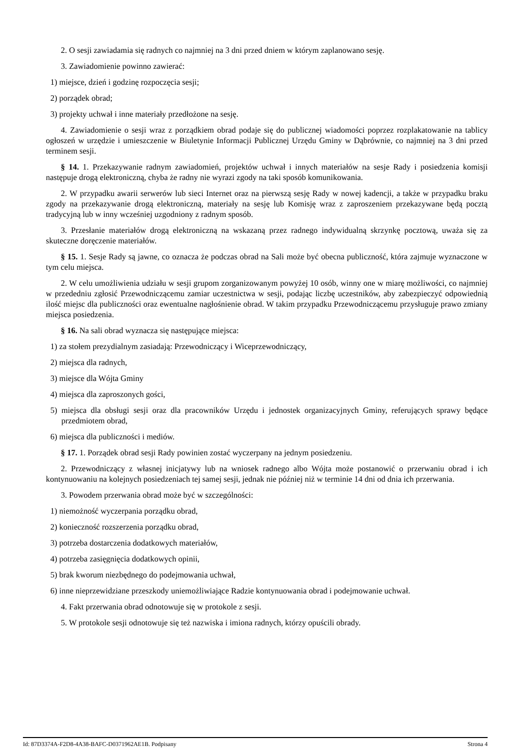2. O sesji zawiadamia się radnych co najmniej na 3 dni przed dniem w którym zaplanowano sesję.
3. Zawiadomienie powinno zawierać:
1) miejsce, dzień i godzinę rozpoczęcia sesji;
2) porządek obrad;
3) projekty uchwał i inne materiały przedłożone na sesję.
4. Zawiadomienie o sesji wraz z porządkiem obrad podaje się do publicznej wiadomości poprzez rozplakatowanie na tablicy ogłoszeń w urzędzie i umieszczenie w Biuletynie Informacji Publicznej Urzędu Gminy w Dąbrównie, co najmniej na 3 dni przed terminem sesji.
§ 14. 1. Przekazywanie radnym zawiadomień, projektów uchwał i innych materiałów na sesje Rady i posiedzenia komisji następuje drogą elektroniczną, chyba że radny nie wyrazi zgody na taki sposób komunikowania.
2. W przypadku awarii serwerów lub sieci Internet oraz na pierwszą sesję Rady w nowej kadencji, a także w przypadku braku zgody na przekazywanie drogą elektroniczną, materiały na sesję lub Komisję wraz z zaproszeniem przekazywane będą pocztą tradycyjną lub w inny wcześniej uzgodniony z radnym sposób.
3. Przesłanie materiałów drogą elektroniczną na wskazaną przez radnego indywidualną skrzynkę pocztową, uważa się za skuteczne doręczenie materiałów.
§ 15. 1. Sesje Rady są jawne, co oznacza że podczas obrad na Sali może być obecna publiczność, która zajmuje wyznaczone w tym celu miejsca.
2. W celu umożliwienia udziału w sesji grupom zorganizowanym powyżej 10 osób, winny one w miarę możliwości, co najmniej w przededniu zgłosić Przewodniczącemu zamiar uczestnictwa w sesji, podając liczbę uczestników, aby zabezpieczyć odpowiednią ilość miejsc dla publiczności oraz ewentualne nagłośnienie obrad. W takim przypadku Przewodniczącemu przysługuje prawo zmiany miejsca posiedzenia.
§ 16. Na sali obrad wyznacza się następujące miejsca:
1) za stołem prezydialnym zasiadają: Przewodniczący i Wiceprzewodniczący,
2) miejsca dla radnych,
3) miejsce dla Wójta Gminy
4) miejsca dla zaproszonych gości,
5) miejsca dla obsługi sesji oraz dla pracowników Urzędu i jednostek organizacyjnych Gminy, referujących sprawy będące przedmiotem obrad,
6) miejsca dla publiczności i mediów.
§ 17. 1. Porządek obrad sesji Rady powinien zostać wyczerpany na jednym posiedzeniu.
2. Przewodniczący z własnej inicjatywy lub na wniosek radnego albo Wójta może postanowić o przerwaniu obrad i ich kontynuowaniu na kolejnych posiedzeniach tej samej sesji, jednak nie później niż w terminie 14 dni od dnia ich przerwania.
3. Powodem przerwania obrad może być w szczególności:
1) niemożność wyczerpania porządku obrad,
2) konieczność rozszerzenia porządku obrad,
3) potrzeba dostarczenia dodatkowych materiałów,
4) potrzeba zasięgnięcia dodatkowych opinii,
5) brak kworum niezbędnego do podejmowania uchwał,
6) inne nieprzewidziane przeszkody uniemożliwiające Radzie kontynuowania obrad i podejmowanie uchwał.
4. Fakt przerwania obrad odnotowuje się w protokole z sesji.
5. W protokole sesji odnotowuje się też nazwiska i imiona radnych, którzy opuścili obrady.
Id: 87D3374A-F2D8-4A38-BAFC-D0371962AE1B. Podpisany Strona 4